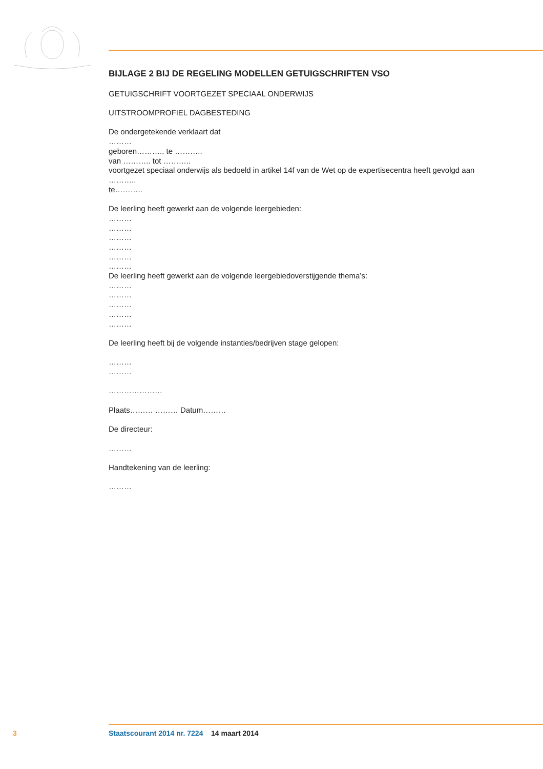BIJLAGE 2 BIJ DE REGELING MODELLEN GETUIGSCHRIFTEN VSO
GETUIGSCHRIFT VOORTGEZET SPECIAAL ONDERWIJS
UITSTROOMPROFIEL DAGBESTEDING
De ondergetekende verklaart dat
………
geboren……….. te ………..
van ……….. tot ………..
voortgezet speciaal onderwijs als bedoeld in artikel 14f van de Wet op de expertisecentra heeft gevolgd aan
………..
te………..
De leerling heeft gewerkt aan de volgende leergebieden:
………
………
………
………
………
………
De leerling heeft gewerkt aan de volgende leergebiedoverstijgende thema’s:
………
………
………
………
………
De leerling heeft bij de volgende instanties/bedrijven stage gelopen:
………
………
…………………
Plaats……… ……… Datum………
De directeur:
………
Handtekening van de leerling:
………
3 Staatscourant 2014 nr. 7224 14 maart 2014